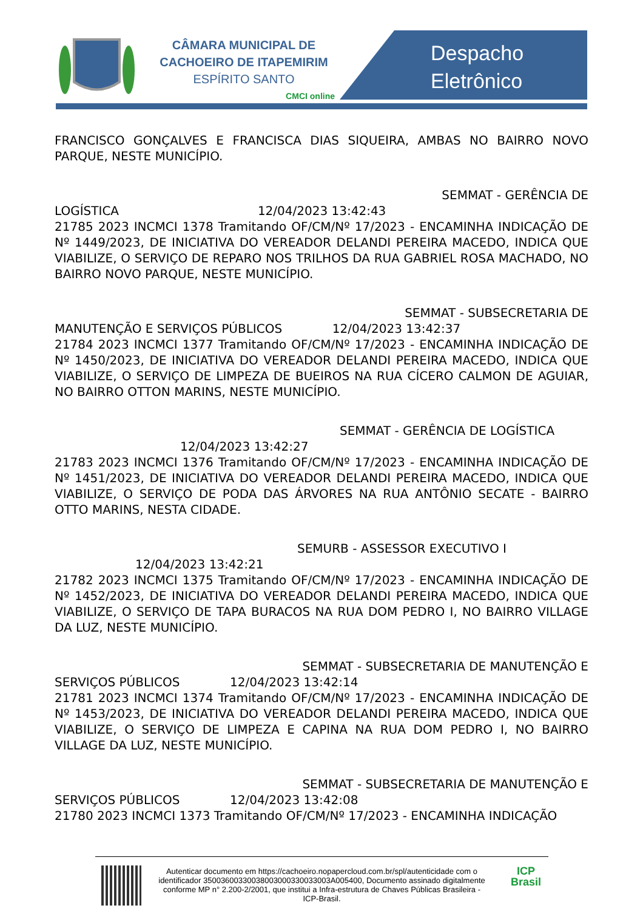CÂMARA MUNICIPAL DE
CACHOEIRO DE ITAPEMIRIM
ESPÍRITO SANTO
CMCI online
Despacho
Eletrônico
FRANCISCO GONÇALVES E FRANCISCA DIAS SIQUEIRA, AMBAS NO BAIRRO NOVO PARQUE, NESTE MUNICÍPIO.
SEMMAT - GERÊNCIA DE
LOGÍSTICA 12/04/2023 13:42:43
21785 2023 INCMCI 1378 Tramitando OF/CM/Nº 17/2023 - ENCAMINHA INDICAÇÃO DE Nº 1449/2023, DE INICIATIVA DO VEREADOR DELANDI PEREIRA MACEDO, INDICA QUE VIABILIZE, O SERVIÇO DE REPARO NOS TRILHOS DA RUA GABRIEL ROSA MACHADO, NO BAIRRO NOVO PARQUE, NESTE MUNICÍPIO.
SEMMAT - SUBSECRETARIA DE
MANUTENÇÃO E SERVIÇOS PÚBLICOS 12/04/2023 13:42:37
21784 2023 INCMCI 1377 Tramitando OF/CM/Nº 17/2023 - ENCAMINHA INDICAÇÃO DE Nº 1450/2023, DE INICIATIVA DO VEREADOR DELANDI PEREIRA MACEDO, INDICA QUE VIABILIZE, O SERVIÇO DE LIMPEZA DE BUEIROS NA RUA CÍCERO CALMON DE AGUIAR, NO BAIRRO OTTON MARINS, NESTE MUNICÍPIO.
SEMMAT - GERÊNCIA DE LOGÍSTICA
12/04/2023 13:42:27
21783 2023 INCMCI 1376 Tramitando OF/CM/Nº 17/2023 - ENCAMINHA INDICAÇÃO DE Nº 1451/2023, DE INICIATIVA DO VEREADOR DELANDI PEREIRA MACEDO, INDICA QUE VIABILIZE, O SERVIÇO DE PODA DAS ÁRVORES NA RUA ANTÔNIO SECATE - BAIRRO OTTO MARINS, NESTA CIDADE.
SEMURB - ASSESSOR EXECUTIVO I
12/04/2023 13:42:21
21782 2023 INCMCI 1375 Tramitando OF/CM/Nº 17/2023 - ENCAMINHA INDICAÇÃO DE Nº 1452/2023, DE INICIATIVA DO VEREADOR DELANDI PEREIRA MACEDO, INDICA QUE VIABILIZE, O SERVIÇO DE TAPA BURACOS NA RUA DOM PEDRO I, NO BAIRRO VILLAGE DA LUZ, NESTE MUNICÍPIO.
SEMMAT - SUBSECRETARIA DE MANUTENÇÃO E
SERVIÇOS PÚBLICOS 12/04/2023 13:42:14
21781 2023 INCMCI 1374 Tramitando OF/CM/Nº 17/2023 - ENCAMINHA INDICAÇÃO DE Nº 1453/2023, DE INICIATIVA DO VEREADOR DELANDI PEREIRA MACEDO, INDICA QUE VIABILIZE, O SERVIÇO DE LIMPEZA E CAPINA NA RUA DOM PEDRO I, NO BAIRRO VILLAGE DA LUZ, NESTE MUNICÍPIO.
SEMMAT - SUBSECRETARIA DE MANUTENÇÃO E
SERVIÇOS PÚBLICOS 12/04/2023 13:42:08
21780 2023 INCMCI 1373 Tramitando OF/CM/Nº 17/2023 - ENCAMINHA INDICAÇÃO
Autenticar documento em https://cachoeiro.nopapercloud.com.br/spl/autenticidade com o identificador 35003600330038003000330033003A005400, Documento assinado digitalmente conforme MP n° 2.200-2/2001, que institui a Infra-estrutura de Chaves Públicas Brasileira - ICP-Brasil.
ICP
Brasil